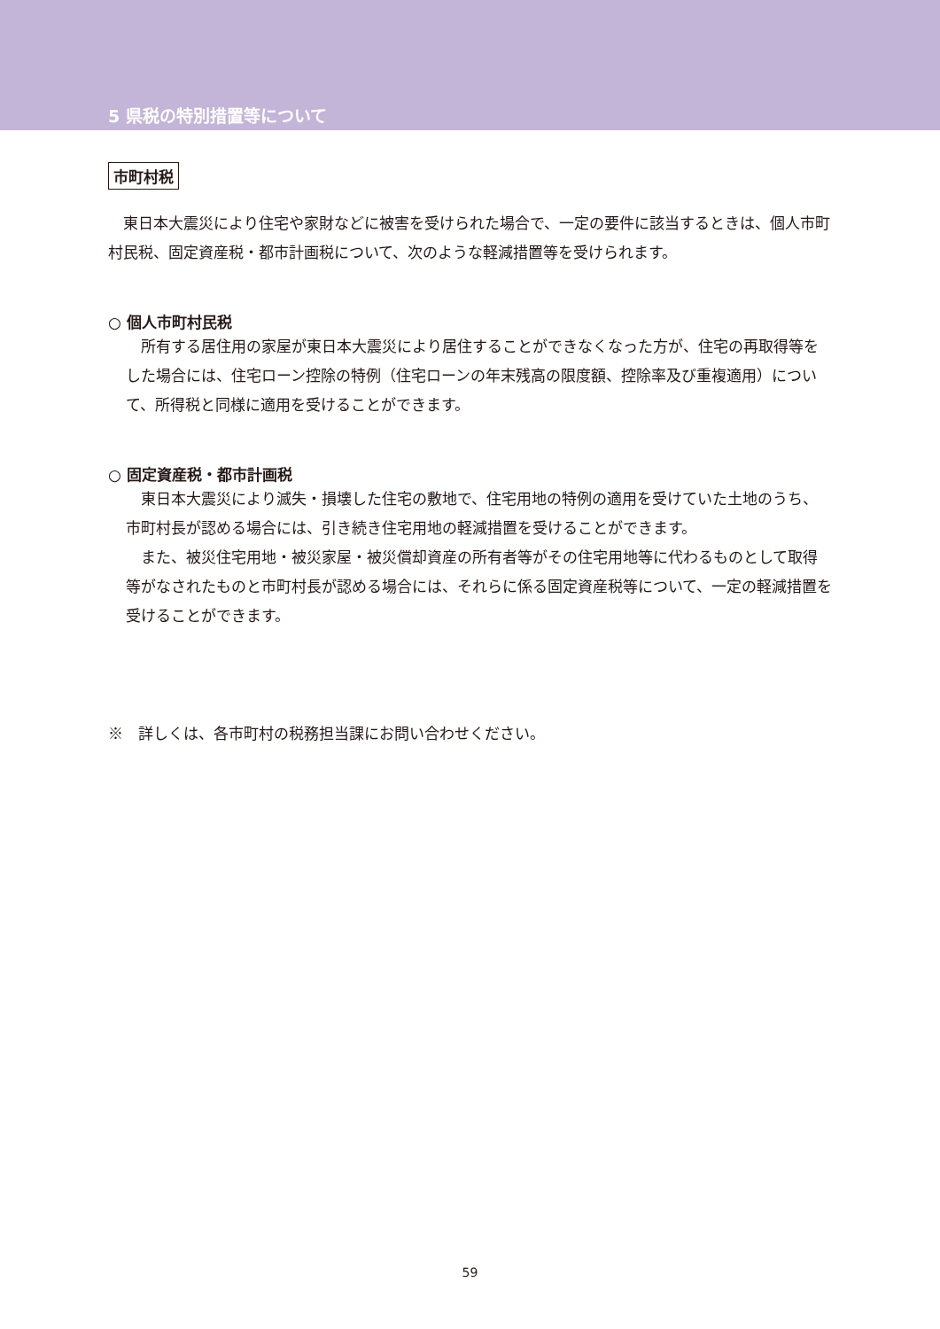5 県税の特別措置等について
市町村税
東日本大震災により住宅や家財などに被害を受けられた場合で、一定の要件に該当するときは、個人市町村民税、固定資産税・都市計画税について、次のような軽減措置等を受けられます。
○ 個人市町村民税
所有する居住用の家屋が東日本大震災により居住することができなくなった方が、住宅の再取得等をした場合には、住宅ローン控除の特例（住宅ローンの年末残高の限度額、控除率及び重複適用）について、所得税と同様に適用を受けることができます。
○ 固定資産税・都市計画税
東日本大震災により滅失・損壊した住宅の敷地で、住宅用地の特例の適用を受けていた土地のうち、市町村長が認める場合には、引き続き住宅用地の軽減措置を受けることができます。
また、被災住宅用地・被災家屋・被災償却資産の所有者等がその住宅用地等に代わるものとして取得等がなされたものと市町村長が認める場合には、それらに係る固定資産税等について、一定の軽減措置を受けることができます。
※　詳しくは、各市町村の税務担当課にお問い合わせください。
59